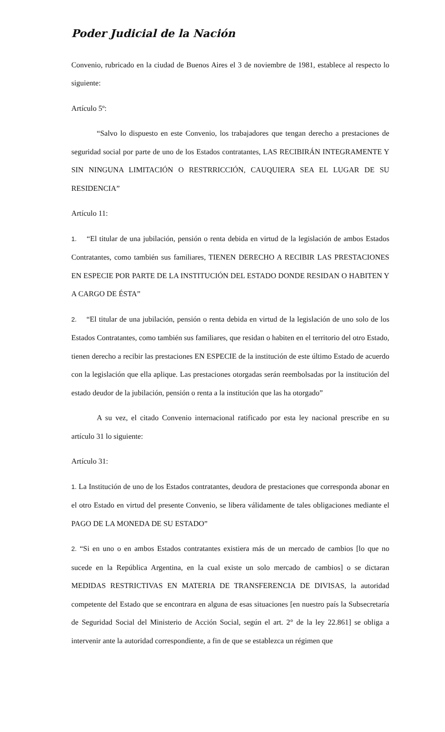Poder Judicial de la Nación
Convenio, rubricado en la ciudad de Buenos Aires el 3 de noviembre de 1981, establece al respecto lo siguiente:
Artículo 5º:
“Salvo lo dispuesto en este Convenio, los trabajadores que tengan derecho a prestaciones de seguridad social por parte de uno de los Estados contratantes, LAS RECIBIRÁN INTEGRAMENTE Y SIN NINGUNA LIMITACIÓN O RESTRRICCIÓN, CAUQUIERA SEA EL LUGAR DE SU RESIDENCIA”
Artículo 11:
1. “El titular de una jubilación, pensión o renta debida en virtud de la legislación de ambos Estados Contratantes, como también sus familiares, TIENEN DERECHO A RECIBIR LAS PRESTACIONES EN ESPECIE POR PARTE DE LA INSTITUCIÓN DEL ESTADO DONDE RESIDAN O HABITEN Y A CARGO DE ÉSTA”
2. “El titular de una jubilación, pensión o renta debida en virtud de la legislación de uno solo de los Estados Contratantes, como también sus familiares, que residan o habiten en el territorio del otro Estado, tienen derecho a recibir las prestaciones EN ESPECIE de la institución de este último Estado de acuerdo con la legislación que ella aplique. Las prestaciones otorgadas serán reembolsadas por la institución del estado deudor de la jubilación, pensión o renta a la institución que las ha otorgado”
A su vez, el citado Convenio internacional ratificado por esta ley nacional prescribe en su artículo 31 lo siguiente:
Artículo 31:
1. La Institución de uno de los Estados contratantes, deudora de prestaciones que corresponda abonar en el otro Estado en virtud del presente Convenio, se libera válidamente de tales obligaciones mediante el PAGO DE LA MONEDA DE SU ESTADO”
2. “Si en uno o en ambos Estados contratantes existiera más de un mercado de cambios [lo que no sucede en la República Argentina, en la cual existe un solo mercado de cambios] o se dictaran MEDIDAS RESTRICTIVAS EN MATERIA DE TRANSFERENCIA DE DIVISAS, la autoridad competente del Estado que se encontrara en alguna de esas situaciones [en nuestro país la Subsecretaría de Seguridad Social del Ministerio de Acción Social, según el art. 2° de la ley 22.861] se obliga a intervenir ante la autoridad correspondiente, a fin de que se establezca un régimen que